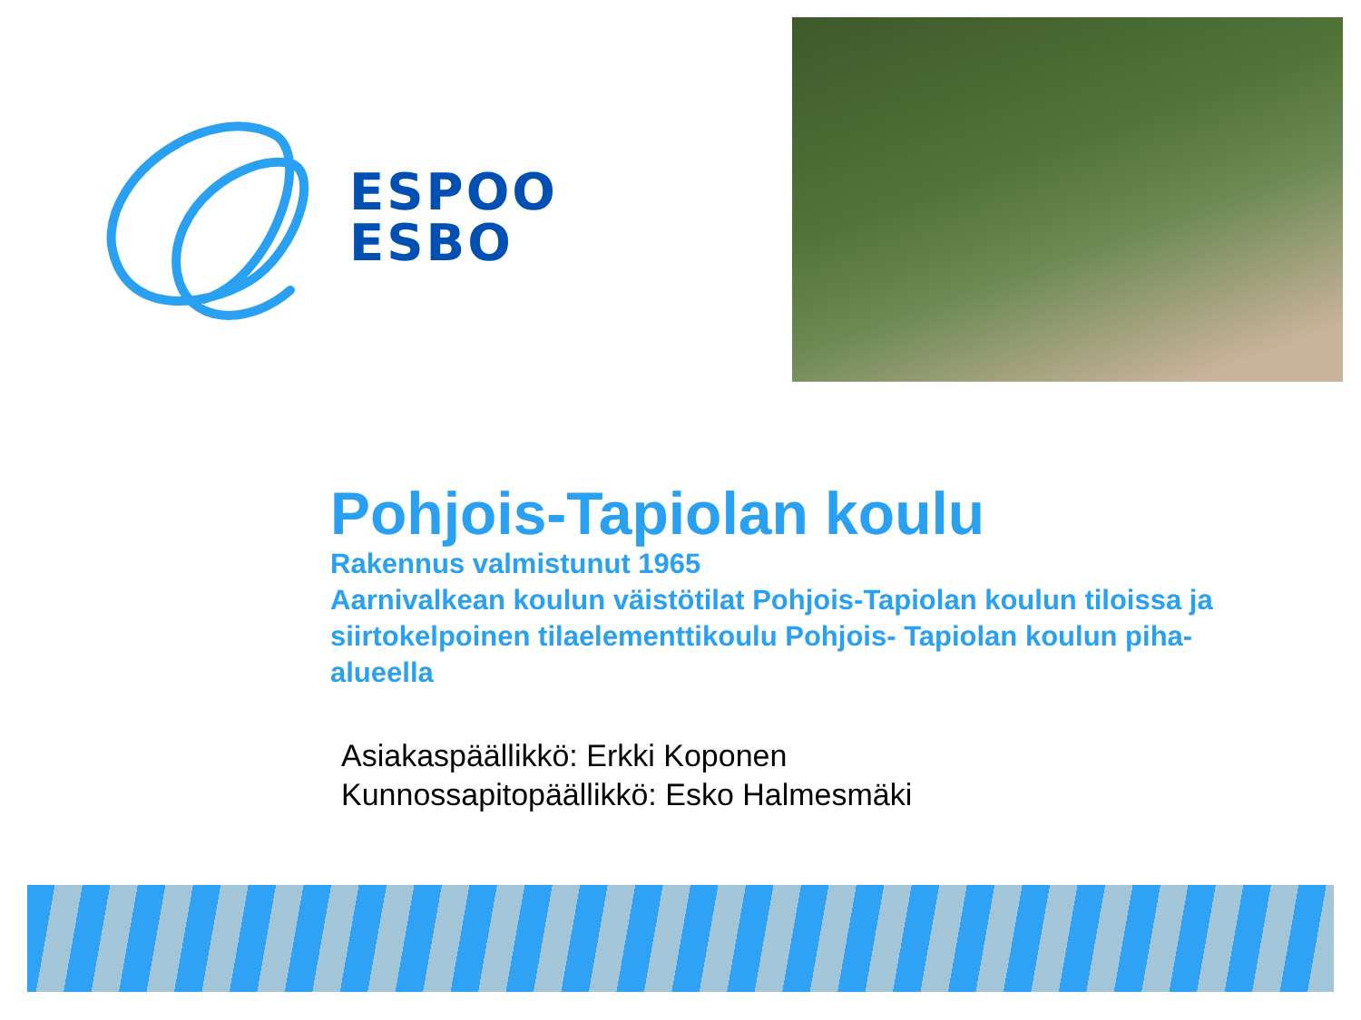ESPOO
ESBO
Pohjois-Tapiolan koulu
Rakennus valmistunut 1965
Aarnivalkean koulun väistötilat Pohjois-Tapiolan koulun tiloissa ja siirtokelpoinen tilaelementtikoulu Pohjois- Tapiolan koulun piha-alueella
Asiakaspäällikkö: Erkki Koponen
Kunnossapitopäällikkö: Esko Halmesmäki